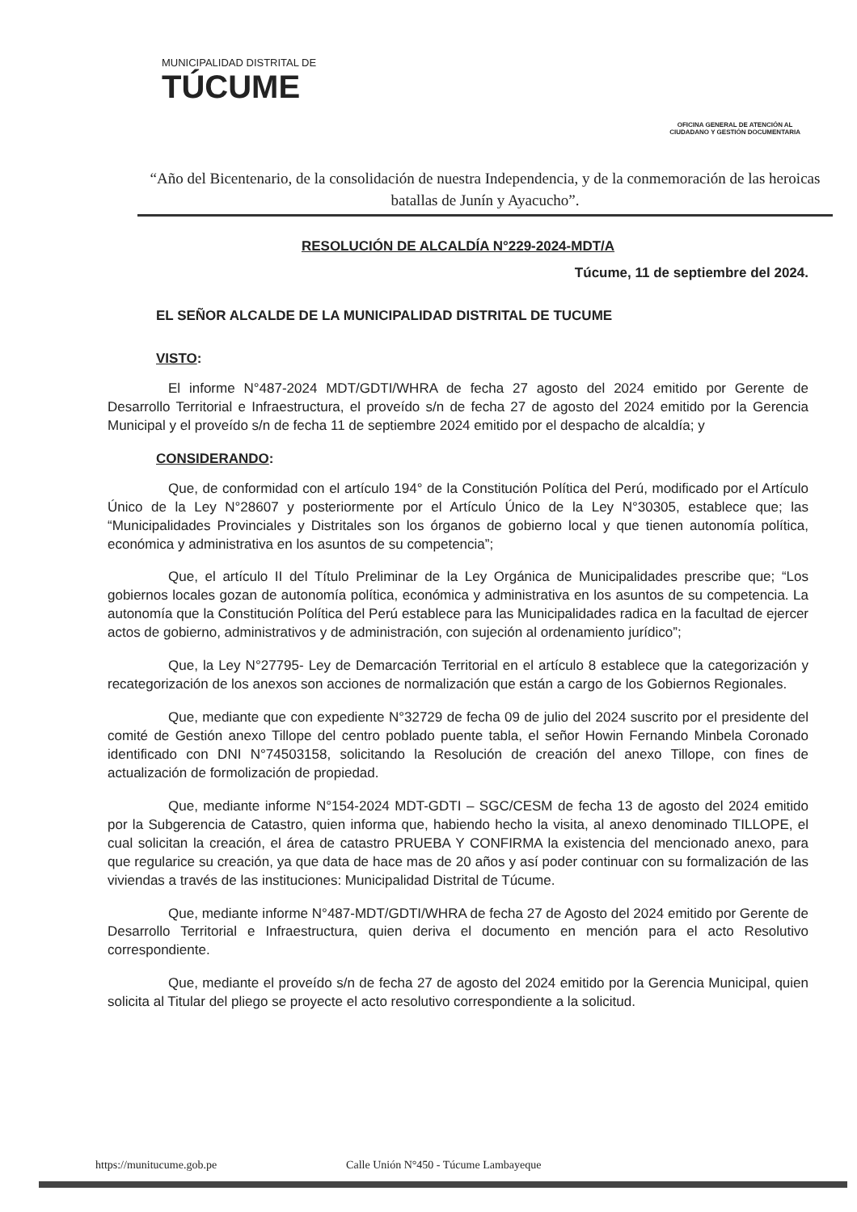MUNICIPALIDAD DISTRITAL DE
TÚCUME
OFICINA GENERAL DE ATENCIÓN AL
CIUDADANO Y GESTIÓN DOCUMENTARIA
“Año del Bicentenario, de la consolidación de nuestra Independencia, y de la conmemoración de las heroicas batallas de Junín y Ayacucho”.
RESOLUCIÓN DE ALCALDÍA N°229-2024-MDT/A
Túcume, 11 de septiembre del 2024.
EL SEÑOR ALCALDE DE LA MUNICIPALIDAD DISTRITAL DE TUCUME
VISTO:
El informe N°487-2024 MDT/GDTI/WHRA de fecha 27 agosto del 2024 emitido por Gerente de Desarrollo Territorial e Infraestructura, el proveído s/n de fecha 27 de agosto del 2024 emitido por la Gerencia Municipal y el proveído s/n de fecha 11 de septiembre 2024 emitido por el despacho de alcaldía; y
CONSIDERANDO:
Que, de conformidad con el artículo 194° de la Constitución Política del Perú, modificado por el Artículo Único de la Ley N°28607 y posteriormente por el Artículo Único de la Ley N°30305, establece que; las “Municipalidades Provinciales y Distritales son los órganos de gobierno local y que tienen autonomía política, económica y administrativa en los asuntos de su competencia”;
Que, el artículo II del Título Preliminar de la Ley Orgánica de Municipalidades prescribe que; “Los gobiernos locales gozan de autonomía política, económica y administrativa en los asuntos de su competencia. La autonomía que la Constitución Política del Perú establece para las Municipalidades radica en la facultad de ejercer actos de gobierno, administrativos y de administración, con sujeción al ordenamiento jurídico”;
Que, la Ley N°27795- Ley de Demarcación Territorial en el artículo 8 establece que la categorización y recategorización de los anexos son acciones de normalización que están a cargo de los Gobiernos Regionales.
Que, mediante que con expediente N°32729 de fecha 09 de julio del 2024 suscrito por el presidente del comité de Gestión anexo Tillope del centro poblado puente tabla, el señor Howin Fernando Minbela Coronado identificado con DNI N°74503158, solicitando la Resolución de creación del anexo Tillope, con fines de actualización de formolización de propiedad.
Que, mediante informe N°154-2024 MDT-GDTI – SGC/CESM de fecha 13 de agosto del 2024 emitido por la Subgerencia de Catastro, quien informa que, habiendo hecho la visita, al anexo denominado TILLOPE, el cual solicitan la creación, el área de catastro PRUEBA Y CONFIRMA la existencia del mencionado anexo, para que regularice su creación, ya que data de hace mas de 20 años y así poder continuar con su formalización de las viviendas a través de las instituciones: Municipalidad Distrital de Túcume.
Que, mediante informe N°487-MDT/GDTI/WHRA de fecha 27 de Agosto del 2024 emitido por Gerente de Desarrollo Territorial e Infraestructura, quien deriva el documento en mención para el acto Resolutivo correspondiente.
Que, mediante el proveído s/n de fecha 27 de agosto del 2024 emitido por la Gerencia Municipal, quien solicita al Titular del pliego se proyecte el acto resolutivo correspondiente a la solicitud.
https://munitucume.gob.pe Calle Unión N°450 - Túcume Lambayeque